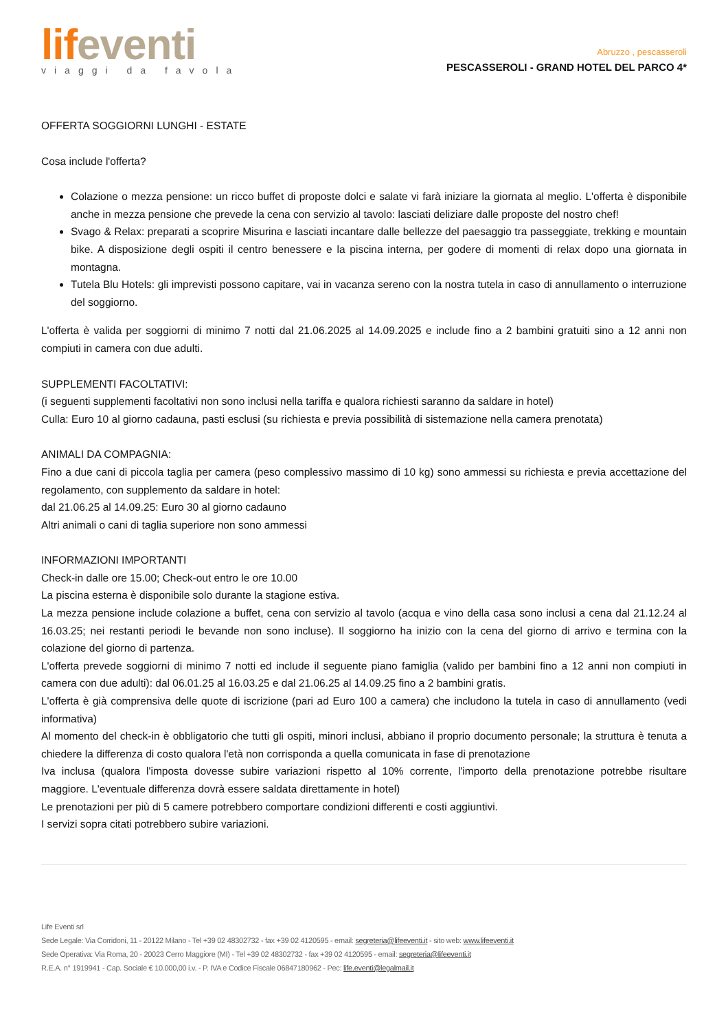lif eventi
viaggi da favola
Abruzzo , pescasseroli
PESCASSEROLI - GRAND HOTEL DEL PARCO 4*
OFFERTA SOGGIORNI LUNGHI - ESTATE
Cosa include l'offerta?
Colazione o mezza pensione: un ricco buffet di proposte dolci e salate vi farà iniziare la giornata al meglio. L'offerta è disponibile anche in mezza pensione che prevede la cena con servizio al tavolo: lasciati deliziare dalle proposte del nostro chef!
Svago & Relax: preparati a scoprire Misurina e lasciati incantare dalle bellezze del paesaggio tra passeggiate, trekking e mountain bike. A disposizione degli ospiti il centro benessere e la piscina interna, per godere di momenti di relax dopo una giornata in montagna.
Tutela Blu Hotels: gli imprevisti possono capitare, vai in vacanza sereno con la nostra tutela in caso di annullamento o interruzione del soggiorno.
L'offerta è valida per soggiorni di minimo 7 notti dal 21.06.2025 al 14.09.2025 e include fino a 2 bambini gratuiti sino a 12 anni non compiuti in camera con due adulti.
SUPPLEMENTI FACOLTATIVI:
(i seguenti supplementi facoltativi non sono inclusi nella tariffa e qualora richiesti saranno da saldare in hotel)
Culla: Euro 10 al giorno cadauna, pasti esclusi (su richiesta e previa possibilità di sistemazione nella camera prenotata)
ANIMALI DA COMPAGNIA:
Fino a due cani di piccola taglia per camera (peso complessivo massimo di 10 kg) sono ammessi su richiesta e previa accettazione del regolamento, con supplemento da saldare in hotel:
dal 21.06.25 al 14.09.25: Euro 30 al giorno cadauno
Altri animali o cani di taglia superiore non sono ammessi
INFORMAZIONI IMPORTANTI
Check-in dalle ore 15.00; Check-out entro le ore 10.00
La piscina esterna è disponibile solo durante la stagione estiva.
La mezza pensione include colazione a buffet, cena con servizio al tavolo (acqua e vino della casa sono inclusi a cena dal 21.12.24 al 16.03.25; nei restanti periodi le bevande non sono incluse). Il soggiorno ha inizio con la cena del giorno di arrivo e termina con la colazione del giorno di partenza.
L'offerta prevede soggiorni di minimo 7 notti ed include il seguente piano famiglia (valido per bambini fino a 12 anni non compiuti in camera con due adulti): dal 06.01.25 al 16.03.25 e dal 21.06.25 al 14.09.25 fino a 2 bambini gratis.
L'offerta è già comprensiva delle quote di iscrizione (pari ad Euro 100 a camera) che includono la tutela in caso di annullamento (vedi informativa)
Al momento del check-in è obbligatorio che tutti gli ospiti, minori inclusi, abbiano il proprio documento personale; la struttura è tenuta a chiedere la differenza di costo qualora l'età non corrisponda a quella comunicata in fase di prenotazione
Iva inclusa (qualora l'imposta dovesse subire variazioni rispetto al 10% corrente, l'importo della prenotazione potrebbe risultare maggiore. L'eventuale differenza dovrà essere saldata direttamente in hotel)
Le prenotazioni per più di 5 camere potrebbero comportare condizioni differenti e costi aggiuntivi.
I servizi sopra citati potrebbero subire variazioni.
Life Eventi srl
Sede Legale: Via Corridoni, 11 - 20122 Milano - Tel +39 02 48302732 - fax +39 02 4120595 - email: segreteria@lifeeventi.it - sito web: www.lifeeventi.it
Sede Operativa: Via Roma, 20 - 20023 Cerro Maggiore (MI) - Tel +39 02 48302732 - fax +39 02 4120595 - email: segreteria@lifeeventi.it
R.E.A. n° 1919941 - Cap. Sociale € 10.000,00 i.v. - P. IVA e Codice Fiscale 06847180962 - Pec: life.eventi@legalmail.it